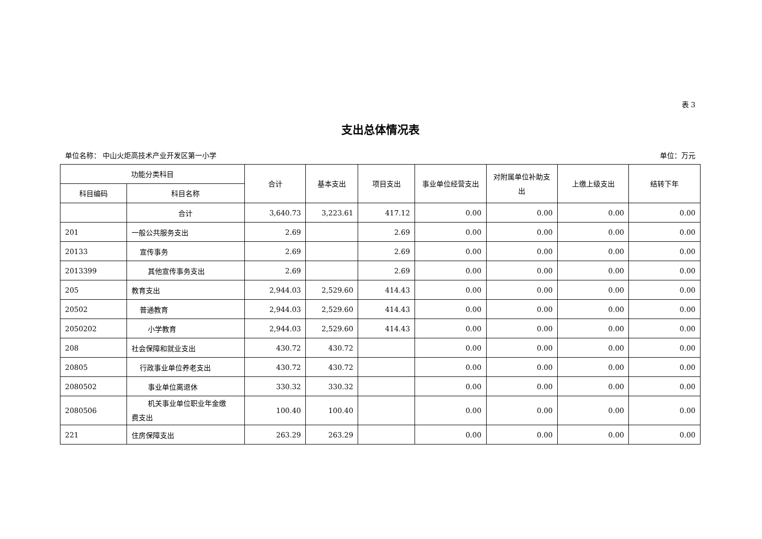表 3
支出总体情况表
单位名称： 中山火炬高技术产业开发区第一小学 单位：万元
| 功能分类科目 | | 合计 | 基本支出 | 项目支出 | 事业单位经营支出 | 对附属单位补助支出 | 上缴上级支出 | 结转下年 |
| --- | --- | --- | --- | --- | --- | --- | --- | --- |
| 科目编码 | 科目名称 | | | | | | | |
| | 合计 | 3,640.73 | 3,223.61 | 417.12 | 0.00 | 0.00 | 0.00 | 0.00 |
| 201 | 一般公共服务支出 | 2.69 | | 2.69 | 0.00 | 0.00 | 0.00 | 0.00 |
| 20133 | 宣传事务 | 2.69 | | 2.69 | 0.00 | 0.00 | 0.00 | 0.00 |
| 2013399 | 其他宣传事务支出 | 2.69 | | 2.69 | 0.00 | 0.00 | 0.00 | 0.00 |
| 205 | 教育支出 | 2,944.03 | 2,529.60 | 414.43 | 0.00 | 0.00 | 0.00 | 0.00 |
| 20502 | 普通教育 | 2,944.03 | 2,529.60 | 414.43 | 0.00 | 0.00 | 0.00 | 0.00 |
| 2050202 | 小学教育 | 2,944.03 | 2,529.60 | 414.43 | 0.00 | 0.00 | 0.00 | 0.00 |
| 208 | 社会保障和就业支出 | 430.72 | 430.72 | | 0.00 | 0.00 | 0.00 | 0.00 |
| 20805 | 行政事业单位养老支出 | 430.72 | 430.72 | | 0.00 | 0.00 | 0.00 | 0.00 |
| 2080502 | 事业单位离退休 | 330.32 | 330.32 | | 0.00 | 0.00 | 0.00 | 0.00 |
| 2080506 | 机关事业单位职业年金缴 费支出 | 100.40 | 100.40 | | 0.00 | 0.00 | 0.00 | 0.00 |
| 221 | 住房保障支出 | 263.29 | 263.29 | | 0.00 | 0.00 | 0.00 | 0.00 |